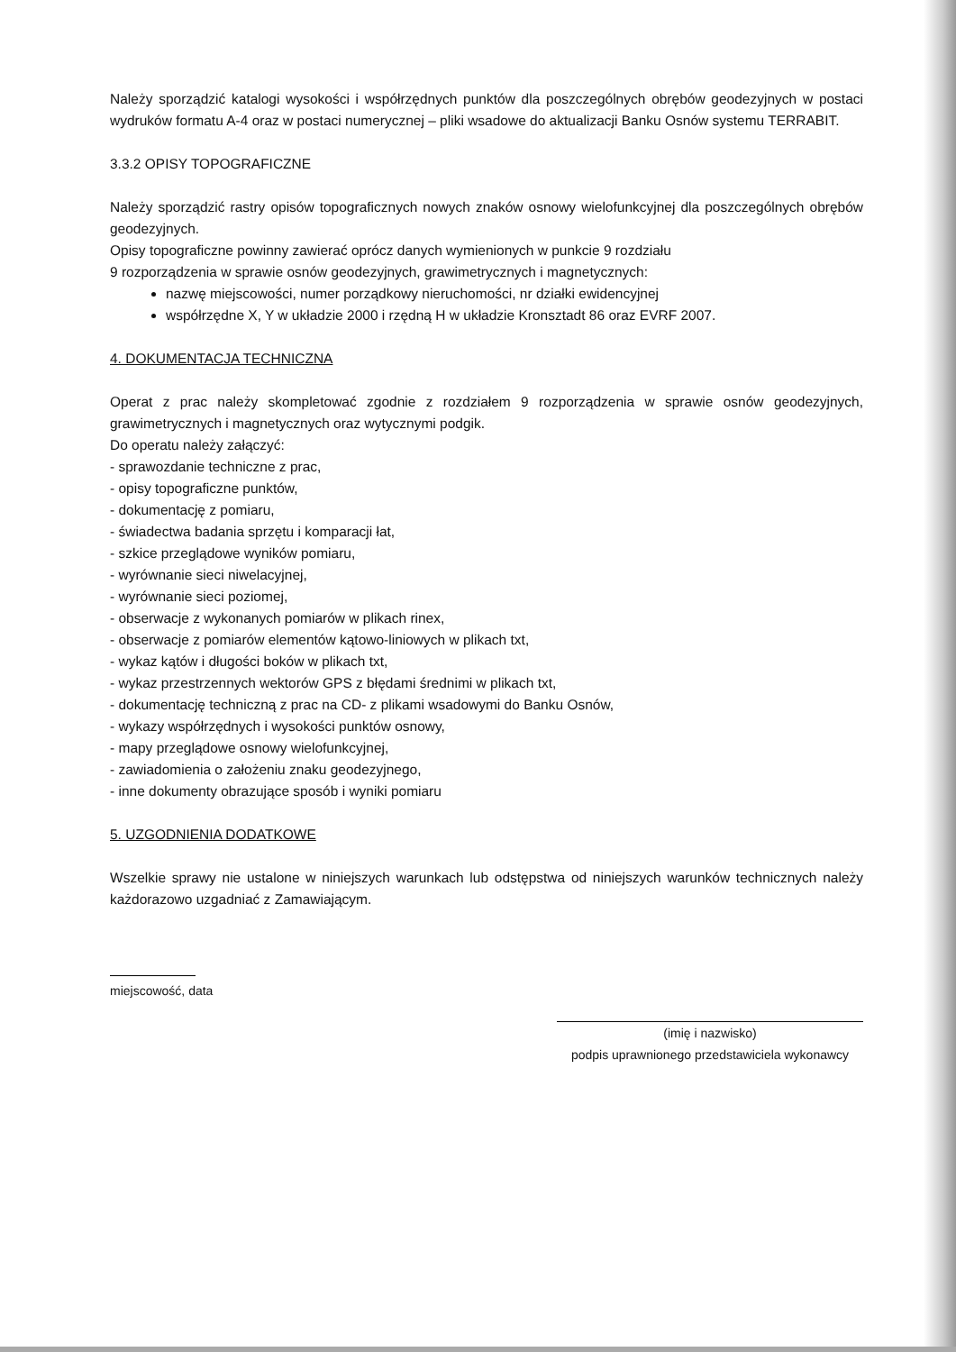Należy sporządzić katalogi wysokości i współrzędnych punktów dla poszczególnych obrębów geodezyjnych w postaci wydruków formatu A-4 oraz w postaci numerycznej – pliki wsadowe do aktualizacji Banku Osnów systemu TERRABIT.
3.3.2 OPISY TOPOGRAFICZNE
Należy sporządzić rastry opisów topograficznych nowych znaków osnowy wielofunkcyjnej dla poszczególnych obrębów geodezyjnych.
Opisy topograficzne powinny zawierać oprócz danych wymienionych w punkcie 9 rozdziału
9 rozporządzenia w sprawie osnów geodezyjnych, grawimetrycznych i magnetycznych:
nazwę miejscowości, numer porządkowy nieruchomości, nr działki ewidencyjnej
współrzędne X, Y w układzie 2000 i rzędną H w układzie Kronsztadt 86 oraz EVRF 2007.
4. DOKUMENTACJA TECHNICZNA
Operat z prac należy skompletować zgodnie z rozdziałem 9 rozporządzenia w sprawie osnów geodezyjnych, grawimetrycznych i magnetycznych oraz wytycznymi podgik.
Do operatu należy załączyć:
- sprawozdanie techniczne z prac,
- opisy topograficzne punktów,
- dokumentację z pomiaru,
- świadectwa badania sprzętu i komparacji łat,
- szkice przeglądowe wyników pomiaru,
- wyrównanie sieci niwelacyjnej,
- wyrównanie sieci poziomej,
- obserwacje z wykonanych pomiarów w plikach rinex,
- obserwacje z pomiarów elementów kątowo-liniowych w plikach txt,
- wykaz kątów i długości boków w plikach txt,
- wykaz przestrzennych wektorów GPS z błędami średnimi w plikach txt,
- dokumentację techniczną z prac na CD- z plikami wsadowymi do Banku Osnów,
- wykazy współrzędnych i wysokości punktów osnowy,
- mapy przeglądowe osnowy wielofunkcyjnej,
- zawiadomienia o założeniu znaku geodezyjnego,
- inne dokumenty obrazujące sposób i wyniki pomiaru
5. UZGODNIENIA DODATKOWE
Wszelkie sprawy nie ustalone w niniejszych warunkach lub odstępstwa od niniejszych warunków technicznych należy każdorazowo uzgadniać z Zamawiającym.
miejscowość, data
(imię i nazwisko)
podpis uprawnionego przedstawiciela wykonawcy